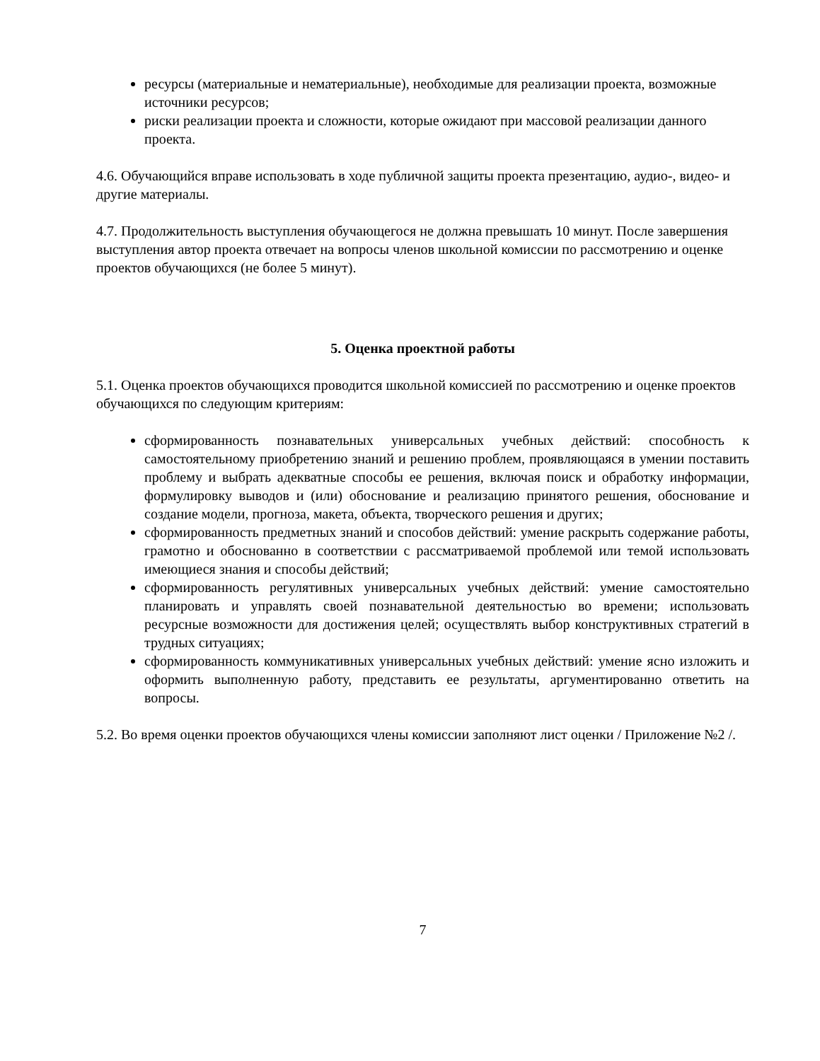ресурсы (материальные и нематериальные), необходимые для реализации проекта, возможные источники ресурсов;
риски реализации проекта и сложности, которые ожидают при массовой реализации данного проекта.
4.6. Обучающийся вправе использовать в ходе публичной защиты проекта презентацию, аудио-, видео- и другие материалы.
4.7. Продолжительность выступления обучающегося не должна превышать 10 минут. После завершения выступления автор проекта отвечает на вопросы членов школьной комиссии по рассмотрению и оценке проектов обучающихся (не более 5 минут).
5. Оценка проектной работы
5.1. Оценка проектов обучающихся проводится школьной комиссией по рассмотрению и оценке проектов обучающихся по следующим критериям:
сформированность познавательных универсальных учебных действий: способность к самостоятельному приобретению знаний и решению проблем, проявляющаяся в умении поставить проблему и выбрать адекватные способы ее решения, включая поиск и обработку информации, формулировку выводов и (или) обоснование и реализацию принятого решения, обоснование и создание модели, прогноза, макета, объекта, творческого решения и других;
сформированность предметных знаний и способов действий: умение раскрыть содержание работы, грамотно и обоснованно в соответствии с рассматриваемой проблемой или темой использовать имеющиеся знания и способы действий;
сформированность регулятивных универсальных учебных действий: умение самостоятельно планировать и управлять своей познавательной деятельностью во времени; использовать ресурсные возможности для достижения целей; осуществлять выбор конструктивных стратегий в трудных ситуациях;
сформированность коммуникативных универсальных учебных действий: умение ясно изложить и оформить выполненную работу, представить ее результаты, аргументированно ответить на вопросы.
5.2. Во время оценки проектов обучающихся члены комиссии заполняют лист оценки / Приложение №2 /.
7